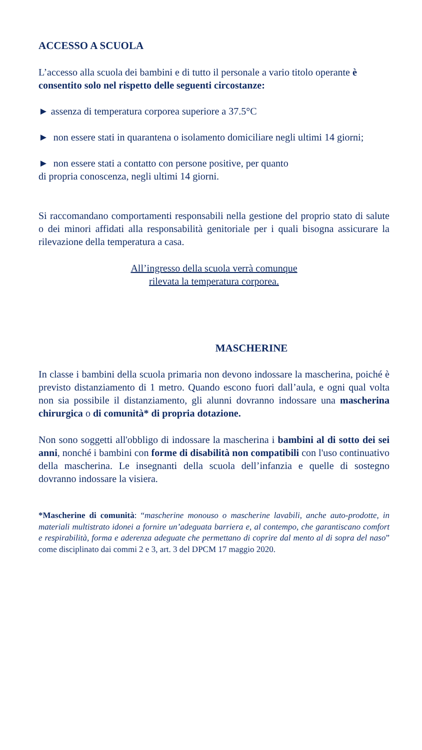ACCESSO A SCUOLA
L’accesso alla scuola dei bambini e di tutto il personale a vario titolo operante è consentito solo nel rispetto delle seguenti circostanze:
► assenza di temperatura corporea superiore a 37.5°C
► non essere stati in quarantena o isolamento domiciliare negli ultimi 14 giorni;
► non essere stati a contatto con persone positive, per quanto
di propria conoscenza, negli ultimi 14 giorni.
Si raccomandano comportamenti responsabili nella gestione del proprio stato di salute o dei minori affidati alla responsabilità genitoriale per i quali bisogna assicurare la rilevazione della temperatura a casa.
All’ingresso della scuola verrà comunque
rilevata la temperatura corporea.
MASCHERINE
In classe i bambini della scuola primaria non devono indossare la mascherina, poiché è previsto distanziamento di 1 metro. Quando escono fuori dall’aula, e ogni qual volta non sia possibile il distanziamento, gli alunni dovranno indossare una mascherina chirurgica o di comunità* di propria dotazione.
Non sono soggetti all'obbligo di indossare la mascherina i bambini al di sotto dei sei anni, nonché i bambini con forme di disabilità non compatibili con l'uso continuativo della mascherina. Le insegnanti della scuola dell’infanzia e quelle di sostegno dovranno indossare la visiera.
*Mascherine di comunità: “mascherine monouso o mascherine lavabili, anche auto-prodotte, in materiali multistrato idonei a fornire un’adeguata barriera e, al contempo, che garantiscano comfort e respirabilità, forma e aderenza adeguate che permettano di coprire dal mento al di sopra del naso” come disciplinato dai commi 2 e 3, art. 3 del DPCM 17 maggio 2020.